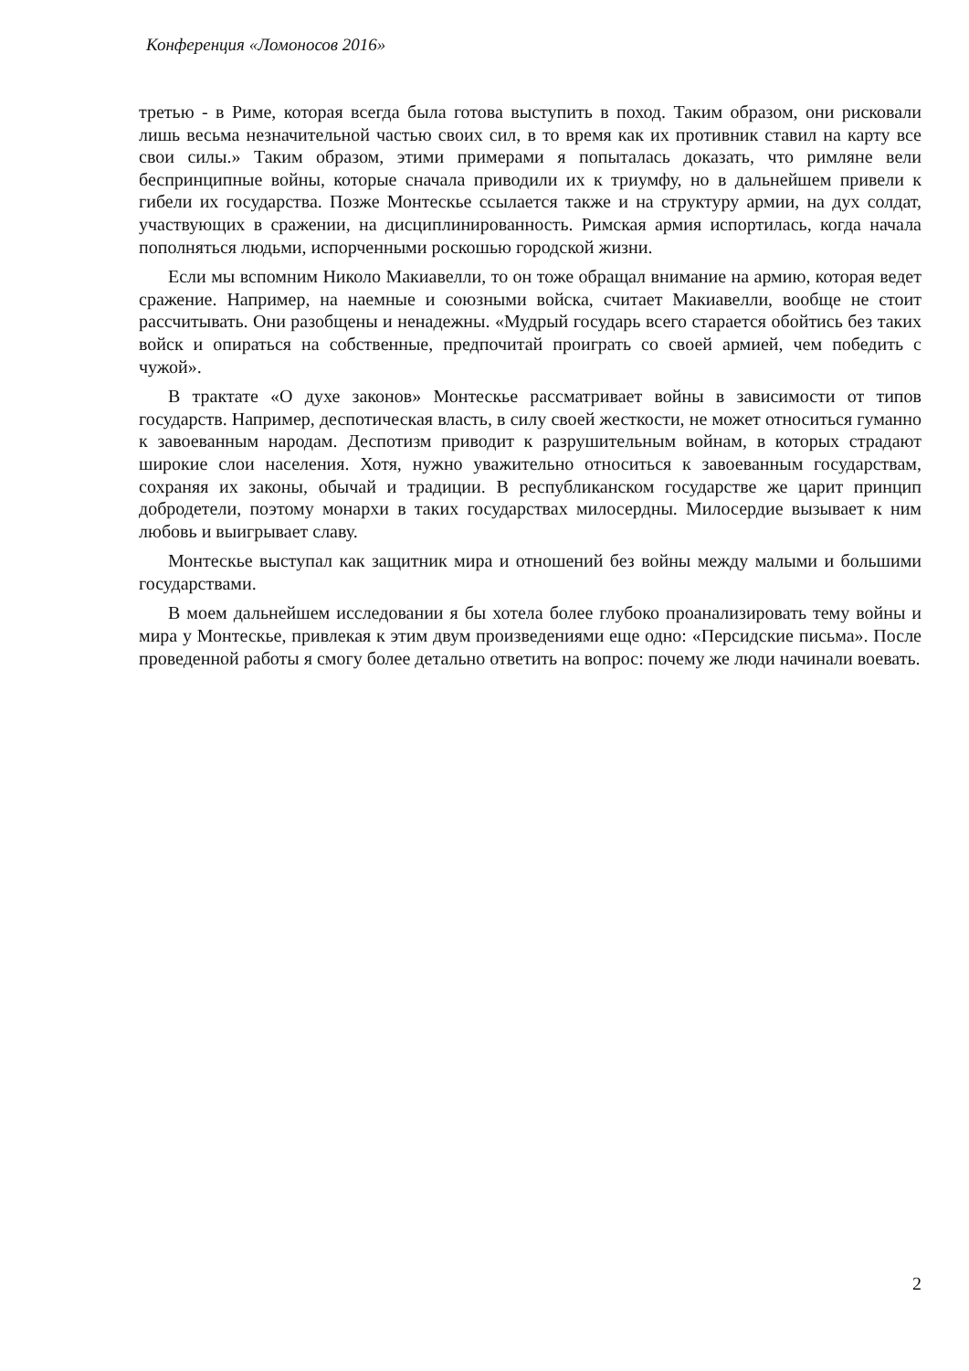Конференция «Ломоносов 2016»
третью - в Риме, которая всегда была готова выступить в поход. Таким образом, они рисковали лишь весьма незначительной частью своих сил, в то время как их противник ставил на карту все свои силы.» Таким образом, этими примерами я попыталась доказать, что римляне вели беспринципные войны, которые сначала приводили их к триумфу, но в дальнейшем привели к гибели их государства. Позже Монтескье ссылается также и на структуру армии, на дух солдат, участвующих в сражении, на дисциплинированность. Римская армия испортилась, когда начала пополняться людьми, испорченными роскошью городской жизни.
Если мы вспомним Николо Макиавелли, то он тоже обращал внимание на армию, которая ведет сражение. Например, на наемные и союзными войска, считает Макиавелли, вообще не стоит рассчитывать. Они разобщены и ненадежны. «Мудрый государь всего старается обойтись без таких войск и опираться на собственные, предпочитай проиграть со своей армией, чем победить с чужой».
В трактате «О духе законов» Монтескье рассматривает войны в зависимости от типов государств. Например, деспотическая власть, в силу своей жесткости, не может относиться гуманно к завоеванным народам. Деспотизм приводит к разрушительным войнам, в которых страдают широкие слои населения. Хотя, нужно уважительно относиться к завоеванным государствам, сохраняя их законы, обычай и традиции. В республиканском государстве же царит принцип добродетели, поэтому монархи в таких государствах милосердны. Милосердие вызывает к ним любовь и выигрывает славу.
Монтескье выступал как защитник мира и отношений без войны между малыми и большими государствами.
В моем дальнейшем исследовании я бы хотела более глубоко проанализировать тему войны и мира у Монтескье, привлекая к этим двум произведениями еще одно: «Персидские письма». После проведенной работы я смогу более детально ответить на вопрос: почему же люди начинали воевать.
2